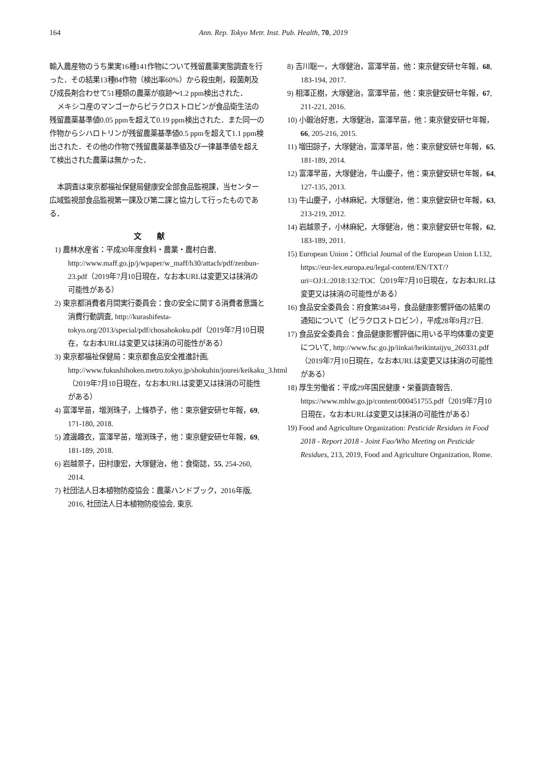164 Ann. Rep. Tokyo Metr. Inst. Pub. Health, 70, 2019
輸入農産物のうち果実16種141作物について残留農薬実態調査を行った．その結果13種84作物（検出率60%）から殺虫剤，殺菌剤及び成長剤合わせて51種類の農薬が痕跡～1.2 ppm検出された．
メキシコ産のマンゴーからピラクロストロビンが食品衛生法の残留農薬基準値0.05 ppmを超えて0.19 ppm検出された．また同一の作物からシハロトリンが残留農薬基準値0.5 ppmを超えて1.1 ppm検出された．その他の作物で残留農薬基準値及び一律基準値を超えて検出された農薬は無かった．
本調査は東京都福祉保健局健康安全部食品監視課，当センター広域監視部食品監視第一課及び第二課と協力して行ったものである．
文献
1) 農林水産省：平成30年度食料・農業・農村白書, http://www.maff.go.jp/j/wpaper/w_maff/h30/attach/pdf/zenbun-23.pdf（2019年7月10日現在，なお本URLは変更又は抹消の可能性がある）
2) 東京都消費者月間実行委員会：食の安全に関する消費者意識と消費行動調査, http://kurashifesta-tokyo.org/2013/special/pdf/chosahokoku.pdf（2019年7月10日現在，なお本URLは変更又は抹消の可能性がある）
3) 東京都福祉保健局：東京都食品安全推進計画, http://www.fukushihoken.metro.tokyo.jp/shokuhin/jourei/keikaku_3.html（2019年7月10日現在，なお本URLは変更又は抹消の可能性がある）
4) 富澤早苗，増渕珠子，上條恭子，他：東京健安研セ年報，69, 171-180, 2018.
5) 渡邊趣衣，富澤早苗，増渕珠子，他：東京健安研セ年報，69, 181-189, 2018.
6) 岩越景子，田村康宏，大塚健治，他：食衛誌，55, 254-260, 2014.
7) 社団法人日本植物防疫協会：農薬ハンドブック，2016年版, 2016, 社団法人日本植物防疫協会, 東京.
8) 吉川聡一，大塚健治，富澤早苗，他：東京健安研セ年報，68, 183-194, 2017.
9) 相澤正樹，大塚健治，富澤早苗，他：東京健安研セ年報，67, 211-221, 2016.
10) 小鍛治好恵，大塚健治，富澤早苗，他：東京健安研セ年報，66, 205-216, 2015.
11) 増田諒子，大塚健治，富澤早苗，他：東京健安研セ年報，65, 181-189, 2014.
12) 富澤早苗，大塚健治，牛山慶子，他：東京健安研セ年報，64, 127-135, 2013.
13) 牛山慶子，小林麻紀，大塚健治，他：東京健安研セ年報，63, 213-219, 2012.
14) 岩越景子，小林麻紀，大塚健治，他：東京健安研セ年報，62, 183-189, 2011.
15) European Union：Official Journal of the European Union L132, https://eur-lex.europa.eu/legal-content/EN/TXT/?uri=OJ:L:2018:132:TOC（2019年7月10日現在，なお本URLは変更又は抹消の可能性がある）
16) 食品安全委員会：府食第584号，食品健康影響評価の結果の通知について（ピラクロストロビン），平成28年9月27日.
17) 食品安全委員会：食品健康影響評価に用いる平均体重の変更について, http://www.fsc.go.jp/iinkai/heikintaijyu_260331.pdf（2019年7月10日現在，なお本URLは変更又は抹消の可能性がある）
18) 厚生労働省：平成29年国民健康・栄養調査報告, https://www.mhlw.go.jp/content/000451755.pdf（2019年7月10日現在，なお本URLは変更又は抹消の可能性がある）
19) Food and Agriculture Organization: Pesticide Residues in Food 2018 - Report 2018 - Joint Fao/Who Meeting on Pesticide Residues, 213, 2019, Food and Agriculture Organization, Rome.